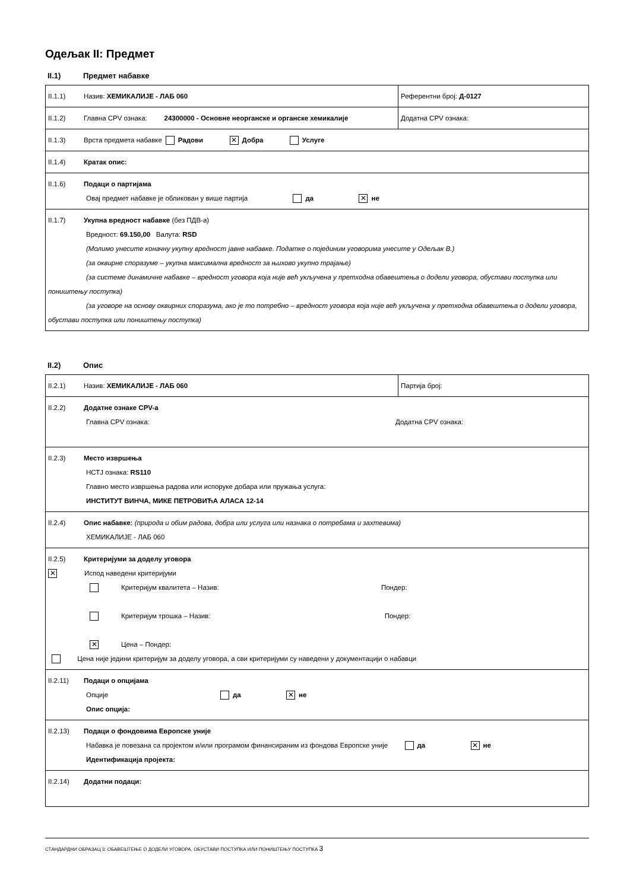Одељак II: Предмет
II.1) Предмет набавке
| II.1.1) Назив: ХЕМИКАЛИЈЕ - ЛАБ 060 | Референтни број: Д-0127 |
| II.1.2) Главна CPV ознака: 24300000 - Основне неорганске и органске хемикалије | Додатна CPV ознака: |
| II.1.3) Врста предмета набавке Радови ✕ Добра Услуге | |
| II.1.4) Кратак опис: | |
| II.1.6) Подаци о партијама Овај предмет набавке је обликован у више партија да ✕ не | |
| II.1.7) Укупна вредност набавке (без ПДВ-а) Вредност: 69.150,00 Валута: RSD (Молимо унесите коначну укупну вредност јавне набавке. Податке о појединим уговорима унесите у Одељак В.) (за оквирне споразуме – укупна максимална вредност за њихово укупно трајање) (за системе динамичне набавке – вредност уговора која није већ укључена у претходна обавештења о додели уговора, обустави поступка или поништењу поступка) (за уговоре на основу оквирних споразума, ако је то потребно – вредност уговора која није већ укључена у претходна обавештења о додели уговора, обустави поступка или поништењу поступка) | |
II.2) Опис
| II.2.1) Назив: ХЕМИКАЛИЈЕ - ЛАБ 060 | Партија број: |
| II.2.2) Додатне ознаке CPV-а Главна CPV ознака: Додатна CPV ознака: | |
| II.2.3) Место извршења НСТЈ ознака: RS110 Главно место извршења радова или испоруке добара или пружања услуга: ИНСТИТУТ ВИНЧА, МИКЕ ПЕТРОВИЋА АЛАСА 12-14 | |
| II.2.4) Опис набавке: (природа и обим радова, добра или услуга или назнака о потребама и захтевима) ХЕМИКАЛИЈЕ - ЛАБ 060 | |
| II.2.5) Критеријуми за доделу уговора ✕ Испод наведени критеријуми Критеријум квалитета – Назив: Пондер: Критеријум трошка – Назив: Пондер: ✕ Цена – Пондер: Цена није једини критеријум за доделу уговора, а сви критеријуми су наведени у документацији о набавци | |
| II.2.11) Подаци о опцијама Опције да ✕ не Опис опција: | |
| II.2.13) Подаци о фондовима Европске уније Набавка је повезана са пројектом и/или програмом финансираним из фондова Европске уније да ✕ не Идентификација пројекта: | |
| II.2.14) Додатни подаци: | |
СТАНДАРДНИ ОБРАЗАЦ 3: ОБАВЕШТЕЊЕ О ДОДЕЛИ УГОВОРА, ОБУСТАВИ ПОСТУПКА ИЛИ ПОНИШТЕЊУ ПОСТУПКА 3